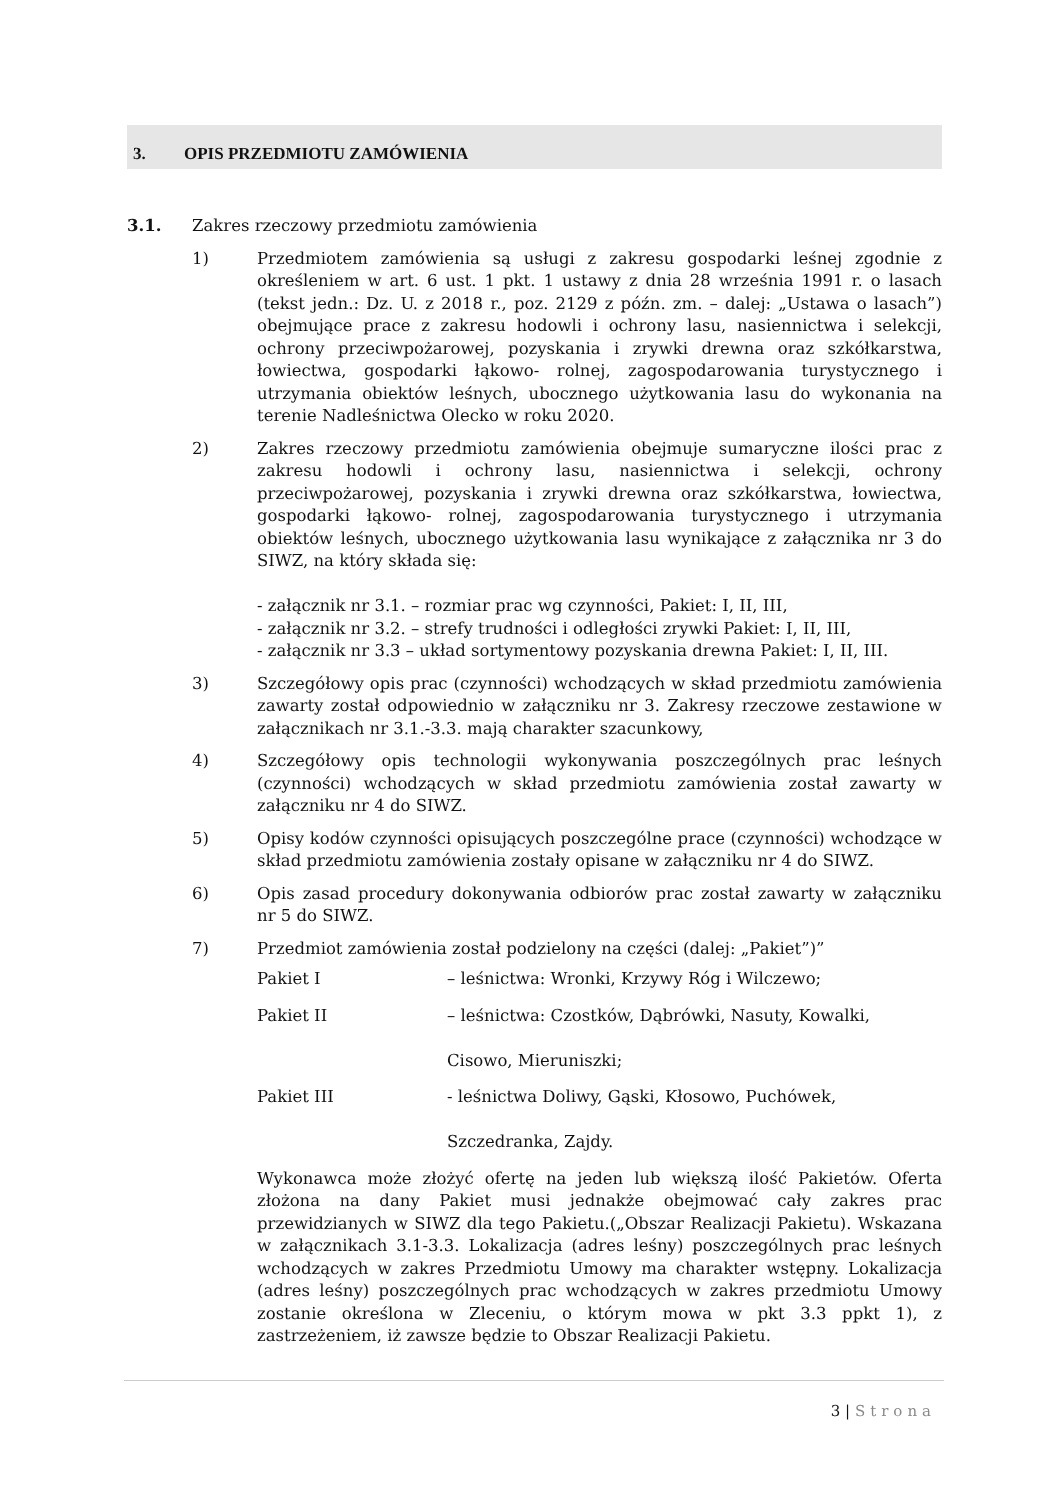3. OPIS PRZEDMIOTU ZAMÓWIENIA
3.1. Zakres rzeczowy przedmiotu zamówienia
1) Przedmiotem zamówienia są usługi z zakresu gospodarki leśnej zgodnie z określeniem w art. 6 ust. 1 pkt. 1 ustawy z dnia 28 września 1991 r. o lasach (tekst jedn.: Dz. U. z 2018 r., poz. 2129 z późn. zm. – dalej: „Ustawa o lasach”) obejmujące prace z zakresu hodowli i ochrony lasu, nasiennictwa i selekcji, ochrony przeciwpożarowej, pozyskania i zrywki drewna oraz szkółkarstwa, łowiectwa, gospodarki łąkowo- rolnej, zagospodarowania turystycznego i utrzymania obiektów leśnych, ubocznego użytkowania lasu do wykonania na terenie Nadleśnictwa Olecko w roku 2020.
2) Zakres rzeczowy przedmiotu zamówienia obejmuje sumaryczne ilości prac z zakresu hodowli i ochrony lasu, nasiennictwa i selekcji, ochrony przeciwpożarowej, pozyskania i zrywki drewna oraz szkółkarstwa, łowiectwa, gospodarki łąkowo- rolnej, zagospodarowania turystycznego i utrzymania obiektów leśnych, ubocznego użytkowania lasu wynikające z załącznika nr 3 do SIWZ, na który składa się:
- załącznik nr 3.1. – rozmiar prac wg czynności, Pakiet: I, II, III,
- załącznik nr 3.2. – strefy trudności i odległości zrywki Pakiet: I, II, III,
- załącznik nr 3.3 – układ sortymentowy pozyskania drewna Pakiet: I, II, III.
3) Szczegółowy opis prac (czynności) wchodzących w skład przedmiotu zamówienia zawarty został odpowiednio w załączniku nr 3. Zakresy rzeczowe zestawione w załącznikach nr 3.1.-3.3. mają charakter szacunkowy,
4) Szczegółowy opis technologii wykonywania poszczególnych prac leśnych (czynności) wchodzących w skład przedmiotu zamówienia został zawarty w załączniku nr 4 do SIWZ.
5) Opisy kodów czynności opisujących poszczególne prace (czynności) wchodzące w skład przedmiotu zamówienia zostały opisane w załączniku nr 4 do SIWZ.
6) Opis zasad procedury dokonywania odbiorów prac został zawarty w załączniku nr 5 do SIWZ.
7) Przedmiot zamówienia został podzielony na części (dalej: „Pakiet”)”
Pakiet I – leśnictwa: Wronki, Krzywy Róg i Wilczewo;
Pakiet II – leśnictwa: Czostków, Dąbrówki, Nasuty, Kowalki,
Cisowo, Mieruniszki;
Pakiet III - leśnictwa Doliwy, Gąski, Kłosowo, Puchówek,
Szczedranka, Zajdy.
Wykonawca może złożyć ofertę na jeden lub większą ilość Pakietów. Oferta złożona na dany Pakiet musi jednakże obejmować cały zakres prac przewidzianych w SIWZ dla tego Pakietu.(„Obszar Realizacji Pakietu). Wskazana w załącznikach 3.1-3.3. Lokalizacja (adres leśny) poszczególnych prac leśnych wchodzących w zakres Przedmiotu Umowy ma charakter wstępny. Lokalizacja (adres leśny) poszczególnych prac wchodzących w zakres przedmiotu Umowy zostanie określona w Zleceniu, o którym mowa w pkt 3.3 ppkt 1), z zastrzeżeniem, iż zawsze będzie to Obszar Realizacji Pakietu.
3 | Strona